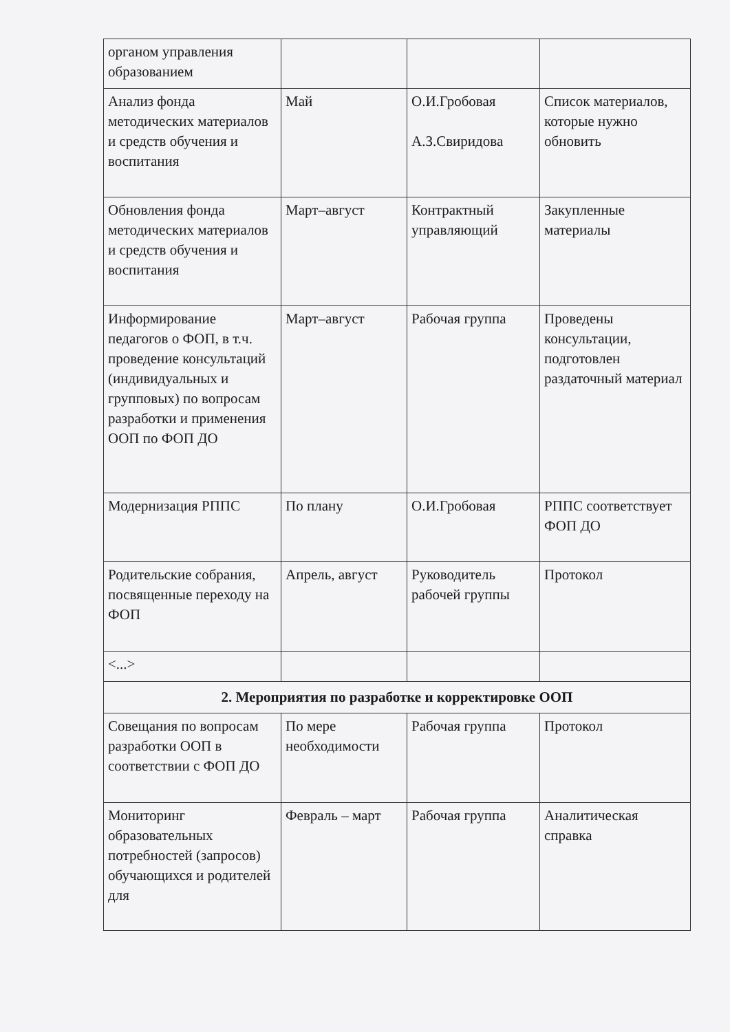| органом управления образованием | | | |
| Анализ фонда методических материалов и средств обучения и воспитания | Май | О.И.Гробовая А.З.Свиридова | Список материалов, которые нужно обновить |
| Обновления фонда методических материалов и средств обучения и воспитания | Март–август | Контрактный управляющий | Закупленные материалы |
| Информирование педагогов о ФОП, в т.ч. проведение консультаций (индивидуальных и групповых) по вопросам разработки и применения ООП по ФОП ДО | Март–август | Рабочая группа | Проведены консультации, подготовлен раздаточный материал |
| Модернизация РППС | По плану | О.И.Гробовая | РППС соответствует ФОП ДО |
| Родительские собрания, посвященные переходу на ФОП | Апрель, август | Руководитель рабочей группы | Протокол |
| <...> | | | |
| 2. Мероприятия по разработке и корректировке ООП | | | |
| Совещания по вопросам разработки ООП в соответствии с ФОП ДО | По мере необходимости | Рабочая группа | Протокол |
| Мониторинг образовательных потребностей (запросов) обучающихся и родителей для | Февраль – март | Рабочая группа | Аналитическая справка |